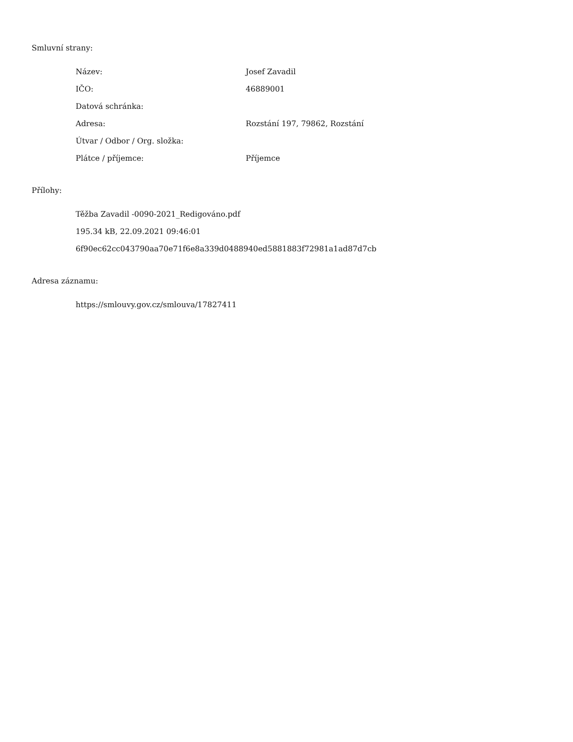Smluvní strany:
| Název: | Josef Zavadil |
| IČO: | 46889001 |
| Datová schránka: | |
| Adresa: | Rozstání 197, 79862, Rozstání |
| Útvar / Odbor / Org. složka: | |
| Plátce / příjemce: | Příjemce |
Přílohy:
Těžba Zavadil -0090-2021_Redigováno.pdf
195.34 kB, 22.09.2021 09:46:01
6f90ec62cc043790aa70e71f6e8a339d0488940ed5881883f72981a1ad87d7cb
Adresa záznamu:
https://smlouvy.gov.cz/smlouva/17827411